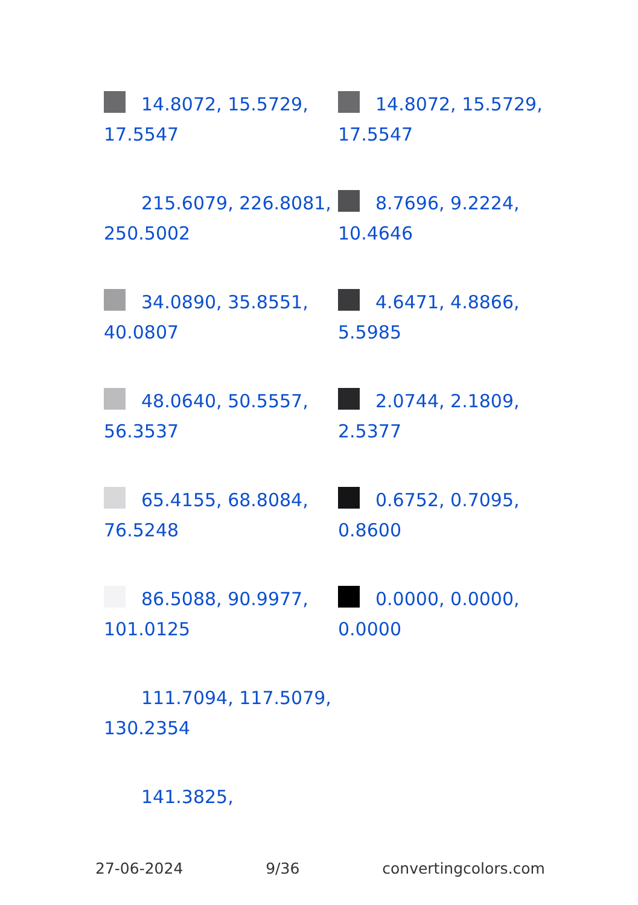14.8072, 15.5729, 17.5547
14.8072, 15.5729, 17.5547
215.6079, 226.8081, 250.5002
8.7696, 9.2224, 10.4646
34.0890, 35.8551, 40.0807
4.6471, 4.8866, 5.5985
48.0640, 50.5557, 56.3537
2.0744, 2.1809, 2.5377
65.4155, 68.8084, 76.5248
0.6752, 0.7095, 0.8600
86.5088, 90.9977, 101.0125
0.0000, 0.0000, 0.0000
111.7094, 117.5079, 130.2354
141.3825,
27-06-2024 9/36 convertingcolors.com